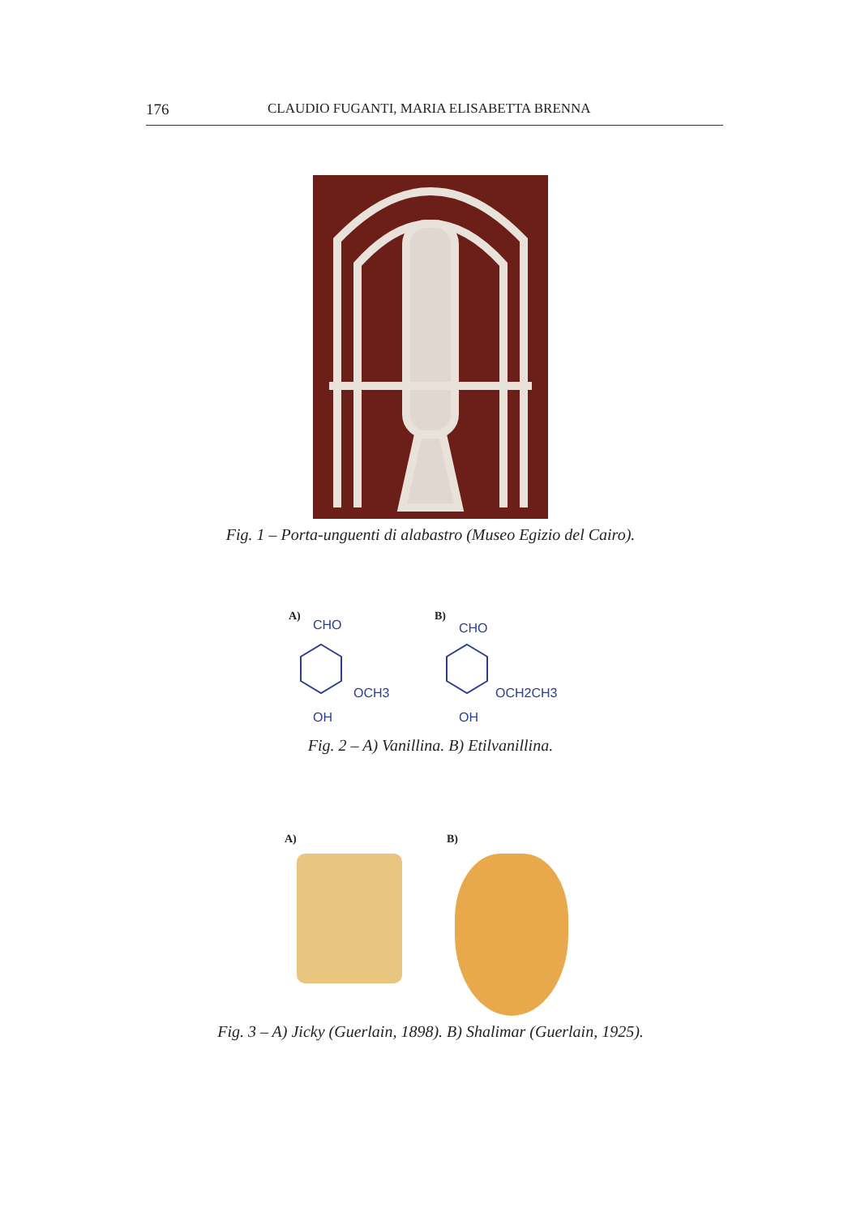176 CLAUDIO FUGANTI, MARIA ELISABETTA BRENNA
Fig. 1 – Porta-unguenti di alabastro (Museo Egizio del Cairo).
A)
CHO
OCH3
OH
B)
CHO
OCH2CH3
OH
Fig. 2 – A) Vanillina. B) Etilvanillina.
A) B)
Fig. 3 – A) Jicky (Guerlain, 1898). B) Shalimar (Guerlain, 1925).